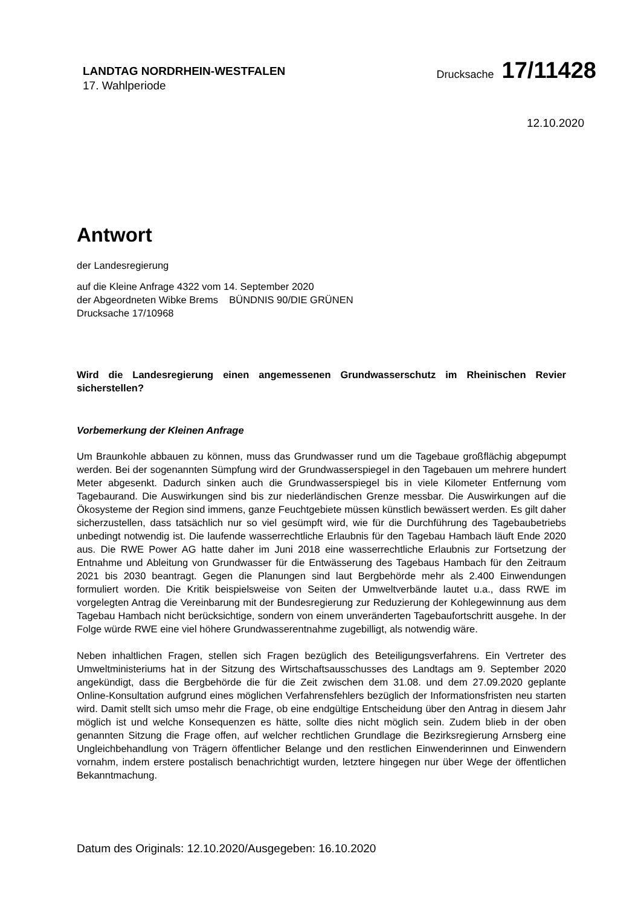LANDTAG NORDRHEIN-WESTFALEN
17. Wahlperiode
Drucksache 17/11428
12.10.2020
Antwort
der Landesregierung
auf die Kleine Anfrage 4322 vom 14. September 2020
der Abgeordneten Wibke Brems BÜNDNIS 90/DIE GRÜNEN
Drucksache 17/10968
Wird die Landesregierung einen angemessenen Grundwasserschutz im Rheinischen Revier sicherstellen?
Vorbemerkung der Kleinen Anfrage
Um Braunkohle abbauen zu können, muss das Grundwasser rund um die Tagebaue großflächig abgepumpt werden. Bei der sogenannten Sümpfung wird der Grundwasserspiegel in den Tagebauen um mehrere hundert Meter abgesenkt. Dadurch sinken auch die Grundwasserspiegel bis in viele Kilometer Entfernung vom Tagebaurand. Die Auswirkungen sind bis zur niederländischen Grenze messbar. Die Auswirkungen auf die Ökosysteme der Region sind immens, ganze Feuchtgebiete müssen künstlich bewässert werden. Es gilt daher sicherzustellen, dass tatsächlich nur so viel gesümpft wird, wie für die Durchführung des Tagebaubetriebs unbedingt notwendig ist. Die laufende wasserrechtliche Erlaubnis für den Tagebau Hambach läuft Ende 2020 aus. Die RWE Power AG hatte daher im Juni 2018 eine wasserrechtliche Erlaubnis zur Fortsetzung der Entnahme und Ableitung von Grundwasser für die Entwässerung des Tagebaus Hambach für den Zeitraum 2021 bis 2030 beantragt. Gegen die Planungen sind laut Bergbehörde mehr als 2.400 Einwendungen formuliert worden. Die Kritik beispielsweise von Seiten der Umweltverbände lautet u.a., dass RWE im vorgelegten Antrag die Vereinbarung mit der Bundesregierung zur Reduzierung der Kohlegewinnung aus dem Tagebau Hambach nicht berücksichtige, sondern von einem unveränderten Tagebaufortschritt ausgehe. In der Folge würde RWE eine viel höhere Grundwasserentnahme zugebilligt, als notwendig wäre.
Neben inhaltlichen Fragen, stellen sich Fragen bezüglich des Beteiligungsverfahrens. Ein Vertreter des Umweltministeriums hat in der Sitzung des Wirtschaftsausschusses des Landtags am 9. September 2020 angekündigt, dass die Bergbehörde die für die Zeit zwischen dem 31.08. und dem 27.09.2020 geplante Online-Konsultation aufgrund eines möglichen Verfahrensfehlers bezüglich der Informationsfristen neu starten wird. Damit stellt sich umso mehr die Frage, ob eine endgültige Entscheidung über den Antrag in diesem Jahr möglich ist und welche Konsequenzen es hätte, sollte dies nicht möglich sein. Zudem blieb in der oben genannten Sitzung die Frage offen, auf welcher rechtlichen Grundlage die Bezirksregierung Arnsberg eine Ungleichbehandlung von Trägern öffentlicher Belange und den restlichen Einwenderinnen und Einwendern vornahm, indem erstere postalisch benachrichtigt wurden, letztere hingegen nur über Wege der öffentlichen Bekanntmachung.
Datum des Originals: 12.10.2020/Ausgegeben: 16.10.2020